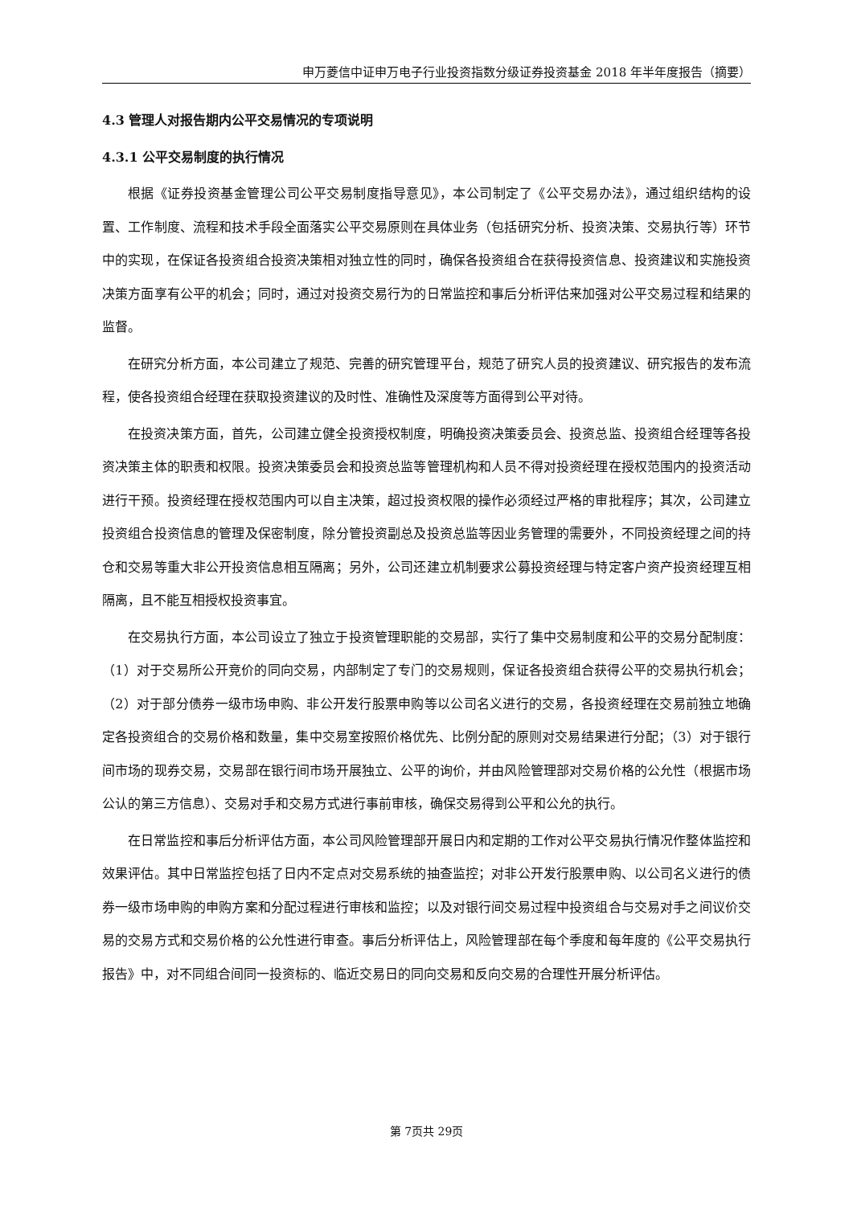申万菱信中证申万电子行业投资指数分级证券投资基金 2018 年半年度报告（摘要）
4.3 管理人对报告期内公平交易情况的专项说明
4.3.1 公平交易制度的执行情况
根据《证券投资基金管理公司公平交易制度指导意见》，本公司制定了《公平交易办法》，通过组织结构的设置、工作制度、流程和技术手段全面落实公平交易原则在具体业务（包括研究分析、投资决策、交易执行等）环节中的实现，在保证各投资组合投资决策相对独立性的同时，确保各投资组合在获得投资信息、投资建议和实施投资决策方面享有公平的机会；同时，通过对投资交易行为的日常监控和事后分析评估来加强对公平交易过程和结果的监督。
在研究分析方面，本公司建立了规范、完善的研究管理平台，规范了研究人员的投资建议、研究报告的发布流程，使各投资组合经理在获取投资建议的及时性、准确性及深度等方面得到公平对待。
在投资决策方面，首先，公司建立健全投资授权制度，明确投资决策委员会、投资总监、投资组合经理等各投资决策主体的职责和权限。投资决策委员会和投资总监等管理机构和人员不得对投资经理在授权范围内的投资活动进行干预。投资经理在授权范围内可以自主决策，超过投资权限的操作必须经过严格的审批程序；其次，公司建立投资组合投资信息的管理及保密制度，除分管投资副总及投资总监等因业务管理的需要外，不同投资经理之间的持仓和交易等重大非公开投资信息相互隔离；另外，公司还建立机制要求公募投资经理与特定客户资产投资经理互相隔离，且不能互相授权投资事宜。
在交易执行方面，本公司设立了独立于投资管理职能的交易部，实行了集中交易制度和公平的交易分配制度：（1）对于交易所公开竞价的同向交易，内部制定了专门的交易规则，保证各投资组合获得公平的交易执行机会；（2）对于部分债券一级市场申购、非公开发行股票申购等以公司名义进行的交易，各投资经理在交易前独立地确定各投资组合的交易价格和数量，集中交易室按照价格优先、比例分配的原则对交易结果进行分配；（3）对于银行间市场的现券交易，交易部在银行间市场开展独立、公平的询价，并由风险管理部对交易价格的公允性（根据市场公认的第三方信息）、交易对手和交易方式进行事前审核，确保交易得到公平和公允的执行。
在日常监控和事后分析评估方面，本公司风险管理部开展日内和定期的工作对公平交易执行情况作整体监控和效果评估。其中日常监控包括了日内不定点对交易系统的抽查监控；对非公开发行股票申购、以公司名义进行的债券一级市场申购的申购方案和分配过程进行审核和监控；以及对银行间交易过程中投资组合与交易对手之间议价交易的交易方式和交易价格的公允性进行审查。事后分析评估上，风险管理部在每个季度和每年度的《公平交易执行报告》中，对不同组合间同一投资标的、临近交易日的同向交易和反向交易的合理性开展分析评估。
第 7页共 29页